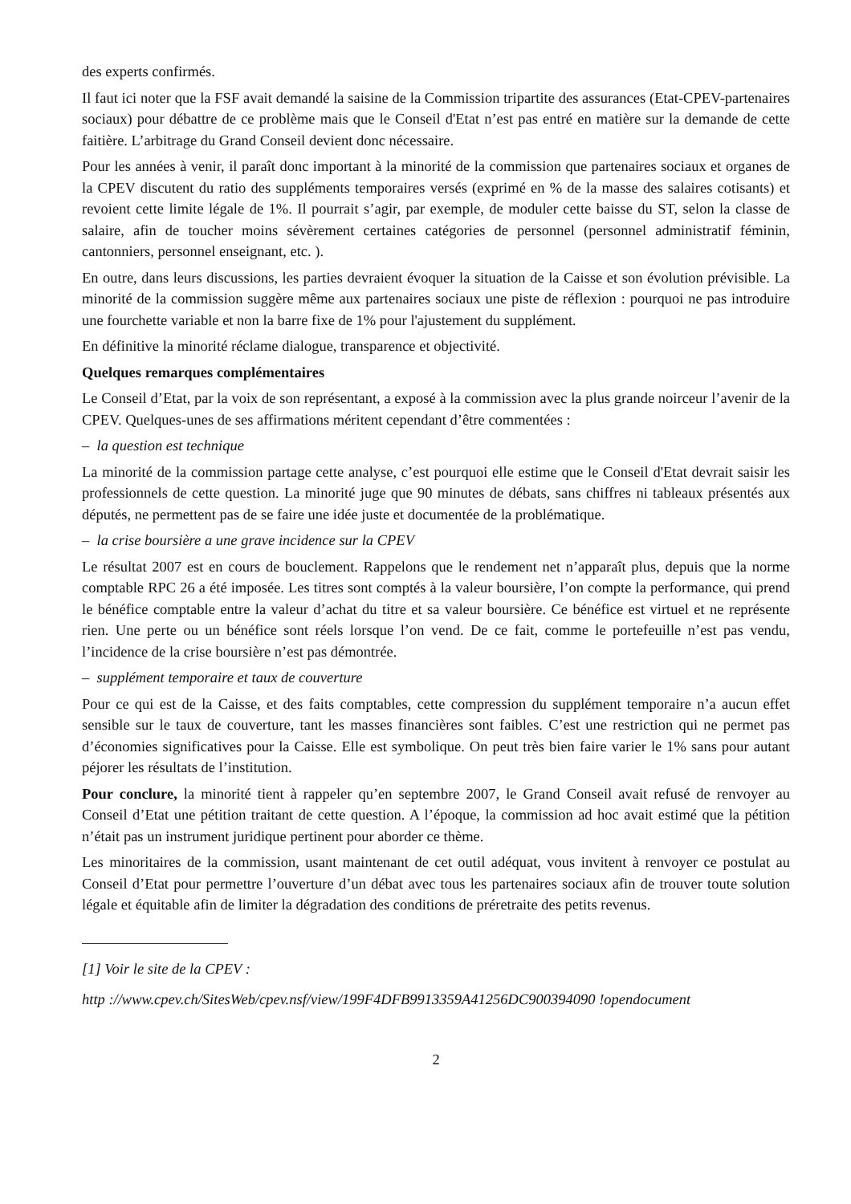des experts confirmés.
Il faut ici noter que la FSF avait demandé la saisine de la Commission tripartite des assurances (Etat-CPEV-partenaires sociaux) pour débattre de ce problème mais que le Conseil d'Etat n’est pas entré en matière sur la demande de cette faitière. L’arbitrage du Grand Conseil devient donc nécessaire.
Pour les années à venir, il paraît donc important à la minorité de la commission que partenaires sociaux et organes de la CPEV discutent du ratio des suppléments temporaires versés (exprimé en % de la masse des salaires cotisants) et revoient cette limite légale de 1%. Il pourrait s’agir, par exemple, de moduler cette baisse du ST, selon la classe de salaire, afin de toucher moins sévèrement certaines catégories de personnel (personnel administratif féminin, cantonniers, personnel enseignant, etc. ).
En outre, dans leurs discussions, les parties devraient évoquer la situation de la Caisse et son évolution prévisible. La minorité de la commission suggère même aux partenaires sociaux une piste de réflexion : pourquoi ne pas introduire une fourchette variable et non la barre fixe de 1% pour l'ajustement du supplément.
En définitive la minorité réclame dialogue, transparence et objectivité.
Quelques remarques complémentaires
Le Conseil d’Etat, par la voix de son représentant, a exposé à la commission avec la plus grande noirceur l’avenir de la CPEV. Quelques-unes de ses affirmations méritent cependant d’être commentées :
– la question est technique
La minorité de la commission partage cette analyse, c’est pourquoi elle estime que le Conseil d'Etat devrait saisir les professionnels de cette question. La minorité juge que 90 minutes de débats, sans chiffres ni tableaux présentés aux députés, ne permettent pas de se faire une idée juste et documentée de la problématique.
– la crise boursière a une grave incidence sur la CPEV
Le résultat 2007 est en cours de bouclement. Rappelons que le rendement net n’apparaît plus, depuis que la norme comptable RPC 26 a été imposée. Les titres sont comptés à la valeur boursière, l’on compte la performance, qui prend le bénéfice comptable entre la valeur d’achat du titre et sa valeur boursière. Ce bénéfice est virtuel et ne représente rien. Une perte ou un bénéfice sont réels lorsque l’on vend. De ce fait, comme le portefeuille n’est pas vendu, l’incidence de la crise boursière n’est pas démontrée.
– supplément temporaire et taux de couverture
Pour ce qui est de la Caisse, et des faits comptables, cette compression du supplément temporaire n’a aucun effet sensible sur le taux de couverture, tant les masses financières sont faibles. C’est une restriction qui ne permet pas d’économies significatives pour la Caisse. Elle est symbolique. On peut très bien faire varier le 1% sans pour autant péjorer les résultats de l’institution.
Pour conclure, la minorité tient à rappeler qu’en septembre 2007, le Grand Conseil avait refusé de renvoyer au Conseil d’Etat une pétition traitant de cette question. A l’époque, la commission ad hoc avait estimé que la pétition n’était pas un instrument juridique pertinent pour aborder ce thème.
Les minoritaires de la commission, usant maintenant de cet outil adéquat, vous invitent à renvoyer ce postulat au Conseil d’Etat pour permettre l’ouverture d’un débat avec tous les partenaires sociaux afin de trouver toute solution légale et équitable afin de limiter la dégradation des conditions de préretraite des petits revenus.
[1] Voir le site de la CPEV :
http ://www.cpev.ch/SitesWeb/cpev.nsf/view/199F4DFB9913359A41256DC900394090 !opendocument
2